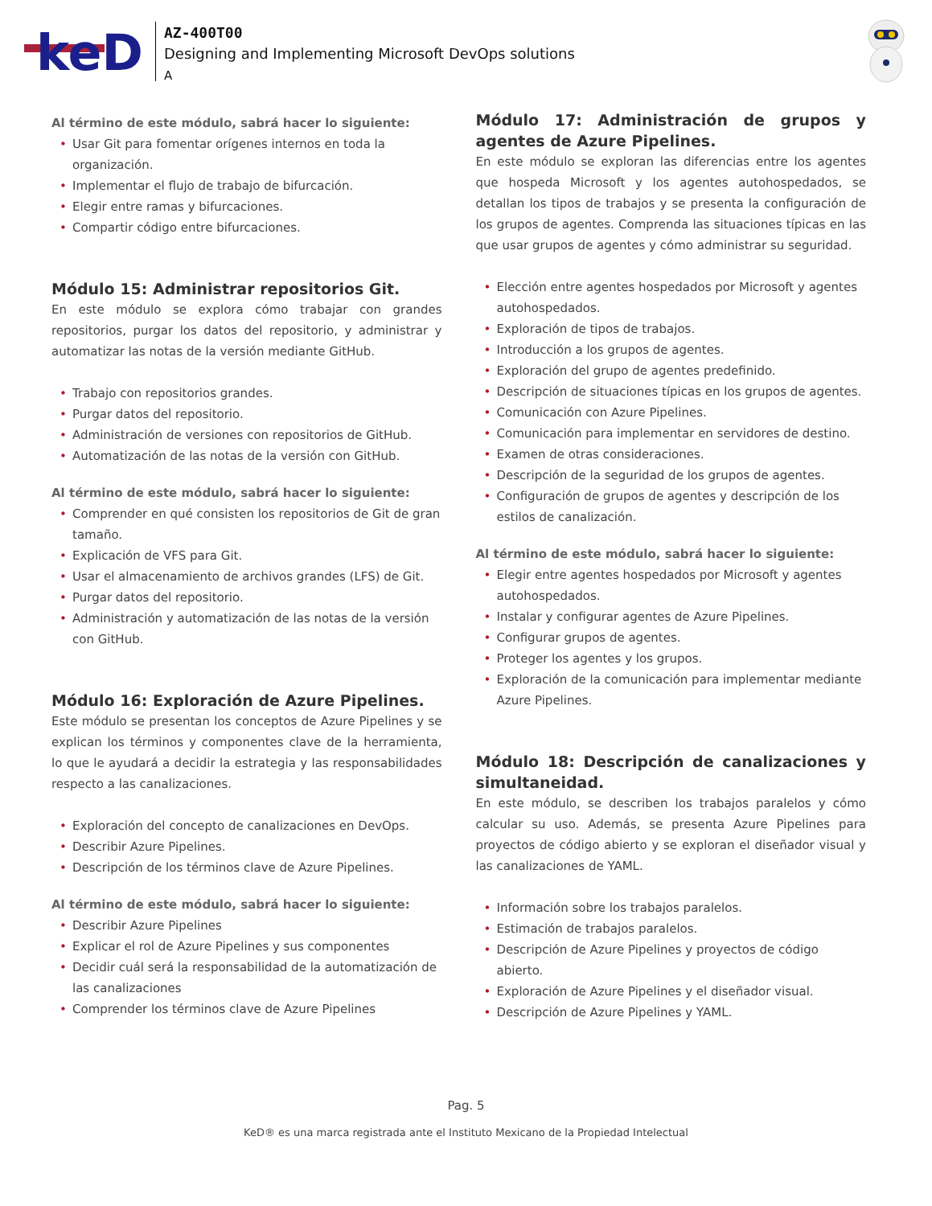keD
AZ-400T00
Designing and Implementing Microsoft DevOps solutions
A
Al término de este módulo, sabrá hacer lo siguiente:
• Usar Git para fomentar orígenes internos en toda la organización.
• Implementar el flujo de trabajo de bifurcación.
• Elegir entre ramas y bifurcaciones.
• Compartir código entre bifurcaciones.
Módulo 15: Administrar repositorios Git.
En este módulo se explora cómo trabajar con grandes repositorios, purgar los datos del repositorio, y administrar y automatizar las notas de la versión mediante GitHub.
• Trabajo con repositorios grandes.
• Purgar datos del repositorio.
• Administración de versiones con repositorios de GitHub.
• Automatización de las notas de la versión con GitHub.
Al término de este módulo, sabrá hacer lo siguiente:
• Comprender en qué consisten los repositorios de Git de gran tamaño.
• Explicación de VFS para Git.
• Usar el almacenamiento de archivos grandes (LFS) de Git.
• Purgar datos del repositorio.
• Administración y automatización de las notas de la versión con GitHub.
Módulo 16: Exploración de Azure Pipelines.
Este módulo se presentan los conceptos de Azure Pipelines y se explican los términos y componentes clave de la herramienta, lo que le ayudará a decidir la estrategia y las responsabilidades respecto a las canalizaciones.
• Exploración del concepto de canalizaciones en DevOps.
• Describir Azure Pipelines.
• Descripción de los términos clave de Azure Pipelines.
Al término de este módulo, sabrá hacer lo siguiente:
• Describir Azure Pipelines
• Explicar el rol de Azure Pipelines y sus componentes
• Decidir cuál será la responsabilidad de la automatización de las canalizaciones
• Comprender los términos clave de Azure Pipelines
Módulo 17: Administración de grupos y agentes de Azure Pipelines.
En este módulo se exploran las diferencias entre los agentes que hospeda Microsoft y los agentes autohospedados, se detallan los tipos de trabajos y se presenta la configuración de los grupos de agentes. Comprenda las situaciones típicas en las que usar grupos de agentes y cómo administrar su seguridad.
• Elección entre agentes hospedados por Microsoft y agentes autohospedados.
• Exploración de tipos de trabajos.
• Introducción a los grupos de agentes.
• Exploración del grupo de agentes predefinido.
• Descripción de situaciones típicas en los grupos de agentes.
• Comunicación con Azure Pipelines.
• Comunicación para implementar en servidores de destino.
• Examen de otras consideraciones.
• Descripción de la seguridad de los grupos de agentes.
• Configuración de grupos de agentes y descripción de los estilos de canalización.
Al término de este módulo, sabrá hacer lo siguiente:
• Elegir entre agentes hospedados por Microsoft y agentes autohospedados.
• Instalar y configurar agentes de Azure Pipelines.
• Configurar grupos de agentes.
• Proteger los agentes y los grupos.
• Exploración de la comunicación para implementar mediante Azure Pipelines.
Módulo 18: Descripción de canalizaciones y simultaneidad.
En este módulo, se describen los trabajos paralelos y cómo calcular su uso. Además, se presenta Azure Pipelines para proyectos de código abierto y se exploran el diseñador visual y las canalizaciones de YAML.
• Información sobre los trabajos paralelos.
• Estimación de trabajos paralelos.
• Descripción de Azure Pipelines y proyectos de código abierto.
• Exploración de Azure Pipelines y el diseñador visual.
• Descripción de Azure Pipelines y YAML.
Pag. 5
KeD® es una marca registrada ante el Instituto Mexicano de la Propiedad Intelectual